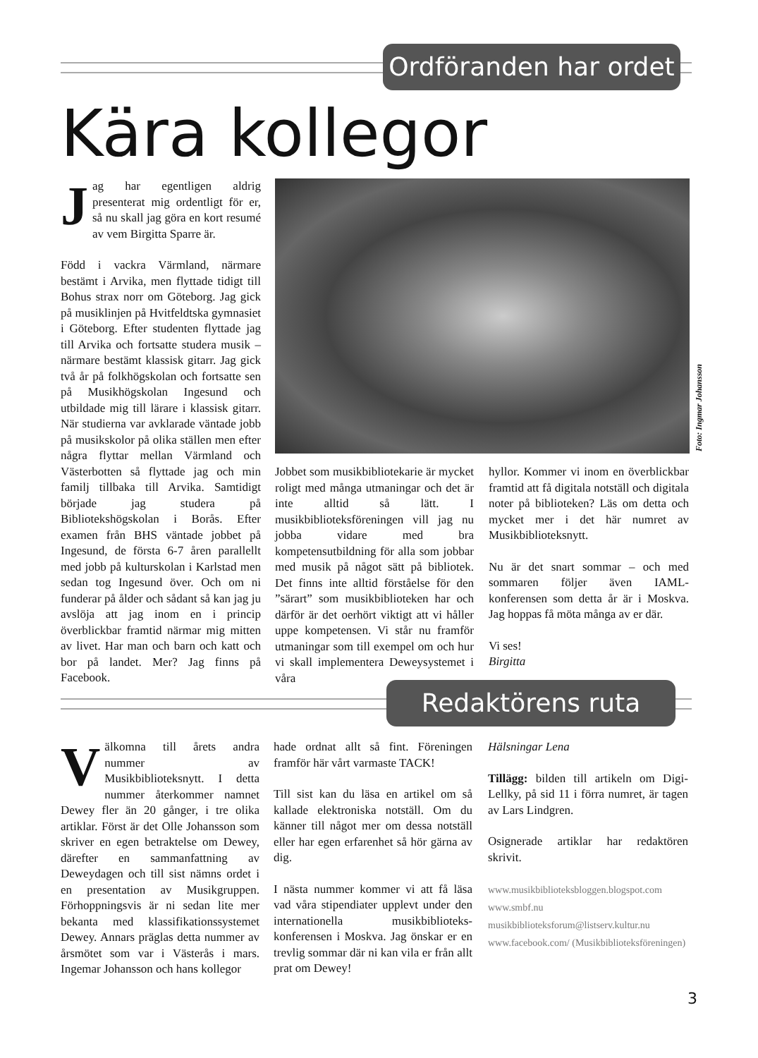Ordföranden har ordet
Kära kollegor
Jag har egentligen aldrig presenterat mig ordentligt för er, så nu skall jag göra en kort resumé av vem Birgitta Sparre är.
Född i vackra Värmland, närmare bestämt i Arvika, men flyttade tidigt till Bohus strax norr om Göteborg. Jag gick på musiklinjen på Hvitfeldtska gymnasiet i Göteborg. Efter studenten flyttade jag till Arvika och fortsatte studera musik – närmare bestämt klassisk gitarr. Jag gick två år på folkhögskolan och fortsatte sen på Musikhögskolan Ingesund och utbildade mig till lärare i klassisk gitarr. När studierna var avklarade väntade jobb på musikskolor på olika ställen men efter några flyttar mellan Värmland och Västerbotten så flyttade jag och min familj tillbaka till Arvika. Samtidigt började jag studera på Bibliotekshögskolan i Borås. Efter examen från BHS väntade jobbet på Ingesund, de första 6-7 åren parallellt med jobb på kulturskolan i Karlstad men sedan tog Ingesund över. Och om ni funderar på ålder och sådant så kan jag ju avslöja att jag inom en i princip överblickbar framtid närmar mig mitten av livet. Har man och barn och katt och bor på landet. Mer? Jag finns på Facebook.
Foto: Ingmar Johansson
Jobbet som musikbibliotekarie är mycket roligt med många utmaningar och det är inte alltid så lätt. I musikbiblioteksföreningen vill jag nu jobba vidare med bra kompetensutbildning för alla som jobbar med musik på något sätt på bibliotek. Det finns inte alltid förståelse för den ”särart” som musikbiblioteken har och därför är det oerhört viktigt att vi håller uppe kompetensen. Vi står nu framför utmaningar som till exempel om och hur vi skall implementera Deweysystemet i våra
hyllor. Kommer vi inom en överblickbar framtid att få digitala notställ och digitala noter på biblioteken? Läs om detta och mycket mer i det här numret av Musikbiblioteksnytt.
Nu är det snart sommar – och med sommaren följer även IAML-konferensen som detta år är i Moskva. Jag hoppas få möta många av er där.
Vi ses!
Birgitta
Redaktörens ruta
Välkomna till årets andra nummer av Musikbiblioteksnytt. I detta nummer återkommer namnet Dewey fler än 20 gånger, i tre olika artiklar. Först är det Olle Johansson som skriver en egen betraktelse om Dewey, därefter en sammanfattning av Deweydagen och till sist nämns ordet i en presentation av Musikgruppen. Förhoppningsvis är ni sedan lite mer bekanta med klassifikationssystemet Dewey. Annars präglas detta nummer av årsmötet som var i Västerås i mars. Ingemar Johansson och hans kollegor
hade ordnat allt så fint. Föreningen framför här vårt varmaste TACK!
Till sist kan du läsa en artikel om så kallade elektroniska notställ. Om du känner till något mer om dessa notställ eller har egen erfarenhet så hör gärna av dig.
I nästa nummer kommer vi att få läsa vad våra stipendiater upplevt under den internationella musikbiblioteks-konferensen i Moskva. Jag önskar er en trevlig sommar där ni kan vila er från allt prat om Dewey!
Hälsningar Lena
Tillägg: bilden till artikeln om Digi-Lellky, på sid 11 i förra numret, är tagen av Lars Lindgren.
Osignerade artiklar har redaktören skrivit.
www.musikbiblioteksbloggen.blogspot.com
www.smbf.nu
musikbiblioteksforum@listserv.kultur.nu
www.facebook.com/ (Musikbiblioteksföreningen)
3